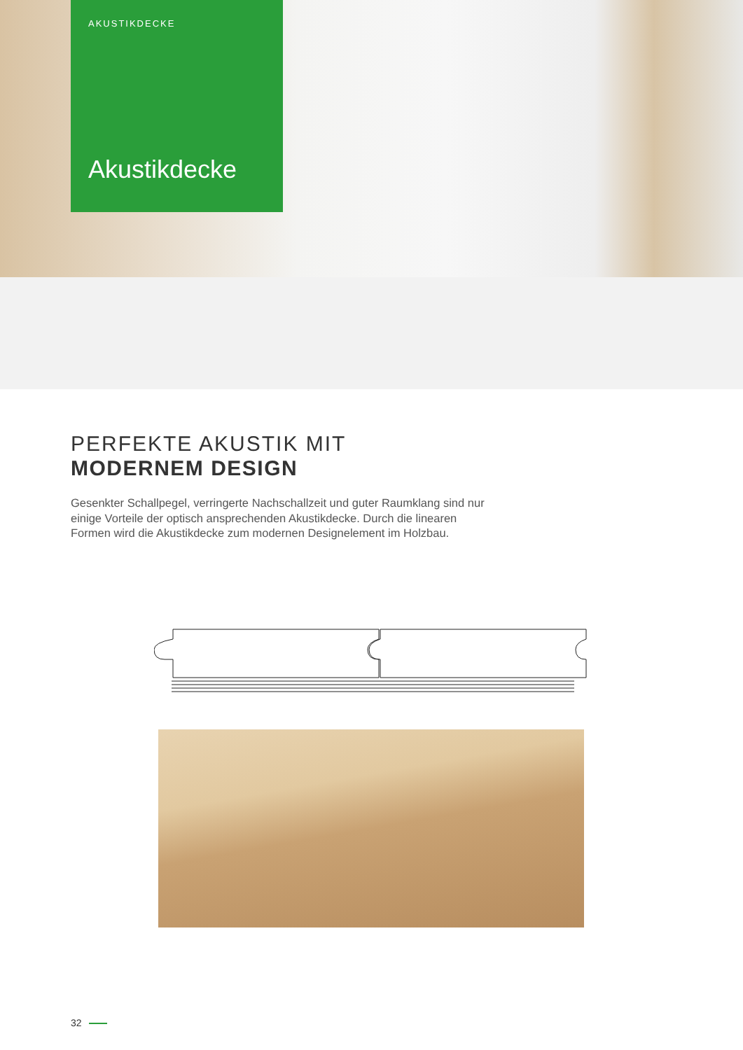AKUSTIKDECKE
Akustikdecke
PERFEKTE AKUSTIK MIT
MODERNEM DESIGN
Gesenkter Schallpegel, verringerte Nachschallzeit und guter Raumklang sind nur einige Vorteile der optisch ansprechenden Akustikdecke. Durch die linearen Formen wird die Akustikdecke zum modernen Designelement im Holzbau.
32